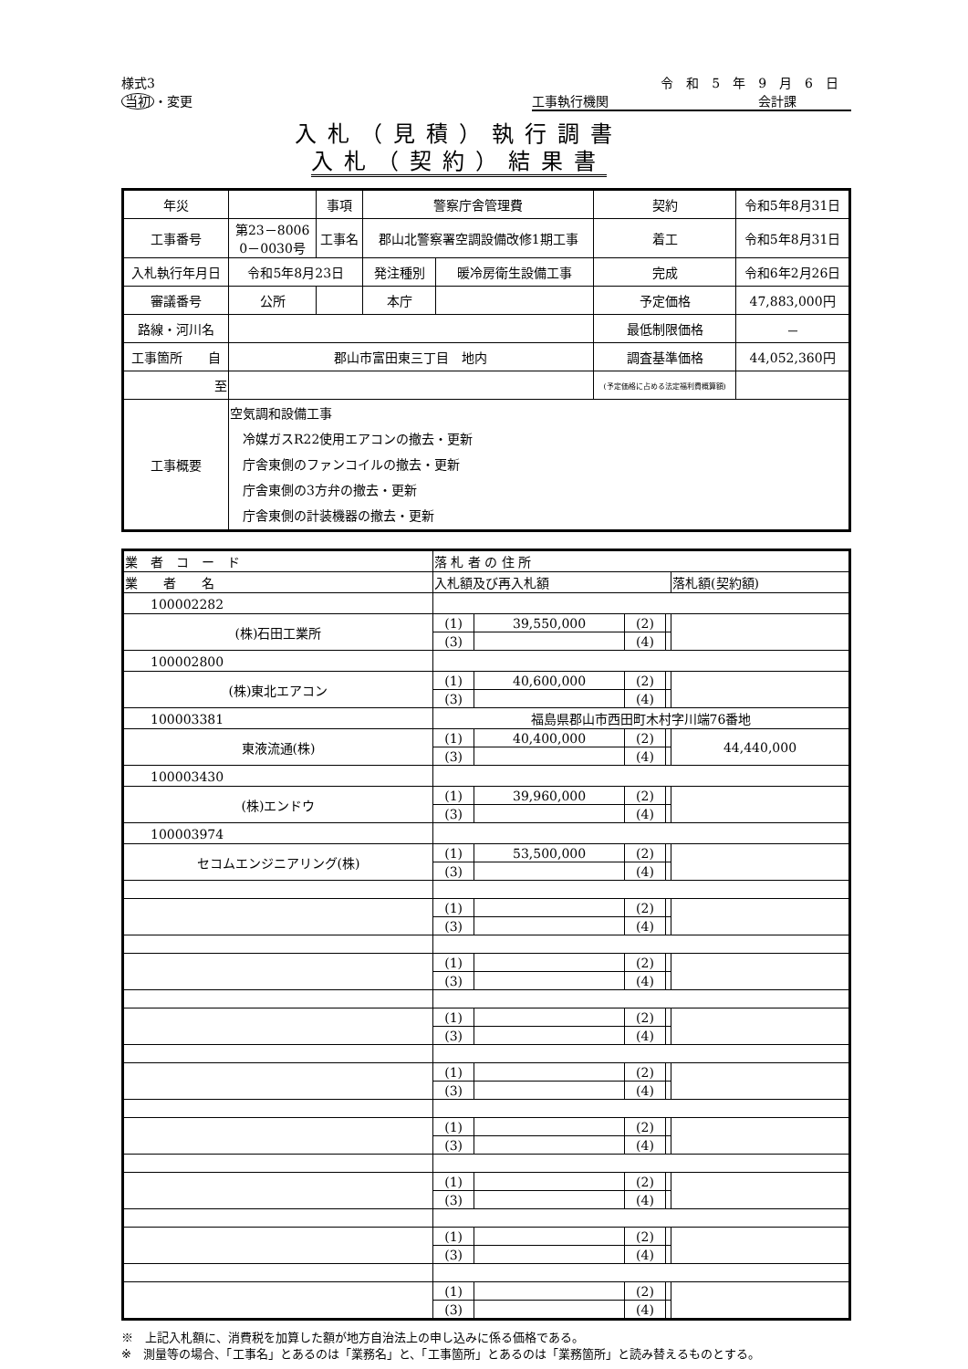様式3
当初 ・変更
令和5年9月6日
工事執行機関 会計課
入札（見積）執行調書
入札（契約）結果書
| 年災 | | | 事項 | 警察庁舎管理費 | | | 契約 | 令和5年8月31日 |
| 工事番号 | 第23－8006 0－0030号 | | 工事名 | 郡山北警察署空調設備改修1期工事 | | | 着工 | 令和5年8月31日 |
| 入札執行年月日 | 令和5年8月23日 | | | 発注種別 | 暖冷房衛生設備工事 | | 完成 | 令和6年2月26日 |
| 審議番号 | 公所 | | | 本庁 | | 予定価格 | | 47,883,000円 |
| 路線・河川名 | | | | | | 最低制限価格 | | － |
| 工事箇所 自 | 郡山市富田東三丁目 地内 | | | | | 調査基準価格 | | 44,052,360円 |
| 至 | | | | | | (予定価格に占める法定福利費概算額) | | |
| 工事概要 | 空気調和設備工事 冷媒ガスR22使用エアコンの撤去・更新 庁舎東側のファンコイルの撤去・更新 庁舎東側の3方弁の撤去・更新 庁舎東側の計装機器の撤去・更新 | | | | | | | |
| 業 者 コ ー ド | 落 札 者 の 住 所 | | | | |
| 業 者 名 | 入札額及び再入札額 | | | | 落札額(契約額) |
| 100002282 | | | | | |
| (株)石田工業所 | (1) | 39,550,000 | (2) | | |
| | (3) | | (4) | | |
| 100002800 | | | | | |
| (株)東北エアコン | (1) | 40,600,000 | (2) | | |
| | (3) | | (4) | | |
| 100003381 | 福島県郡山市西田町木村字川端76番地 | | | | |
| 東液流通(株) | (1) | 40,400,000 | (2) | | 44,440,000 |
| | (3) | | (4) | | |
| 100003430 | | | | | |
| (株)エンドウ | (1) | 39,960,000 | (2) | | |
| | (3) | | (4) | | |
| 100003974 | | | | | |
| セコムエンジニアリング(株) | (1) | 53,500,000 | (2) | | |
| | (3) | | (4) | | |
| | (1) | | (2) | | |
| | (3) | | (4) | | |
| | (1) | | (2) | | |
| | (3) | | (4) | | |
| | (1) | | (2) | | |
| | (3) | | (4) | | |
| | (1) | | (2) | | |
| | (3) | | (4) | | |
| | (1) | | (2) | | |
| | (3) | | (4) | | |
| | (1) | | (2) | | |
| | (3) | | (4) | | |
| | (1) | | (2) | | |
| | (3) | | (4) | | |
| | (1) | | (2) | | |
| | (3) | | (4) | | |
※　上記入札額に、消費税を加算した額が地方自治法上の申し込みに係る価格である。
※　測量等の場合、「工事名」とあるのは「業務名」と、「工事箇所」とあるのは「業務箇所」と読み替えるものとする。